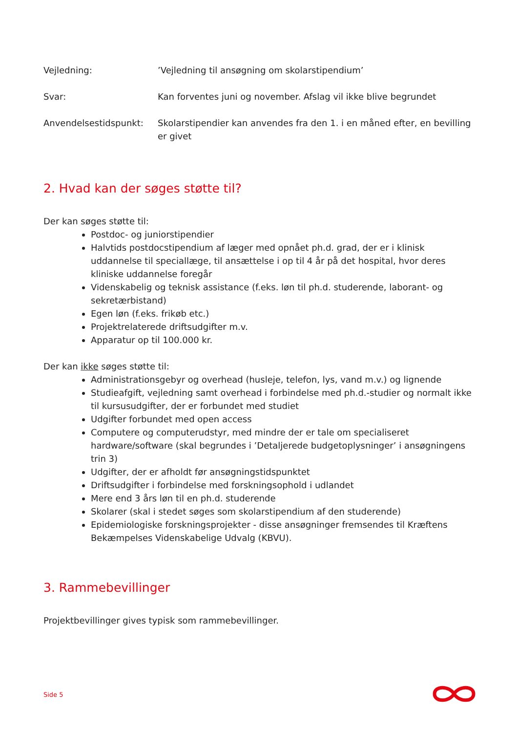Vejledning: ’Vejledning til ansøgning om skolarstipendium’
Svar: Kan forventes juni og november. Afslag vil ikke blive begrundet
Anvendelsestidspunkt: Skolarstipendier kan anvendes fra den 1. i en måned efter, en bevilling er givet
2. Hvad kan der søges støtte til?
Der kan søges støtte til:
Postdoc- og juniorstipendier
Halvtids postdocstipendium af læger med opnået ph.d. grad, der er i klinisk uddannelse til speciallæge, til ansættelse i op til 4 år på det hospital, hvor deres kliniske uddannelse foregår
Videnskabelig og teknisk assistance (f.eks. løn til ph.d. studerende, laborant- og sekretærbistand)
Egen løn (f.eks. frikøb etc.)
Projektrelaterede driftsudgifter m.v.
Apparatur op til 100.000 kr.
Der kan ikke søges støtte til:
Administrationsgebyr og overhead (husleje, telefon, lys, vand m.v.) og lignende
Studieafgift, vejledning samt overhead i forbindelse med ph.d.-studier og normalt ikke til kursusudgifter, der er forbundet med studiet
Udgifter forbundet med open access
Computere og computerudstyr, med mindre der er tale om specialiseret hardware/software (skal begrundes i ’Detaljerede budgetoplysninger’ i ansøgningens trin 3)
Udgifter, der er afholdt før ansøgningstidspunktet
Driftsudgifter i forbindelse med forskningsophold i udlandet
Mere end 3 års løn til en ph.d. studerende
Skolarer (skal i stedet søges som skolarstipendium af den studerende)
Epidemiologiske forskningsprojekter - disse ansøgninger fremsendes til Kræftens Bekæmpelses Videnskabelige Udvalg (KBVU).
3. Rammebevillinger
Projektbevillinger gives typisk som rammebevillinger.
Side 5